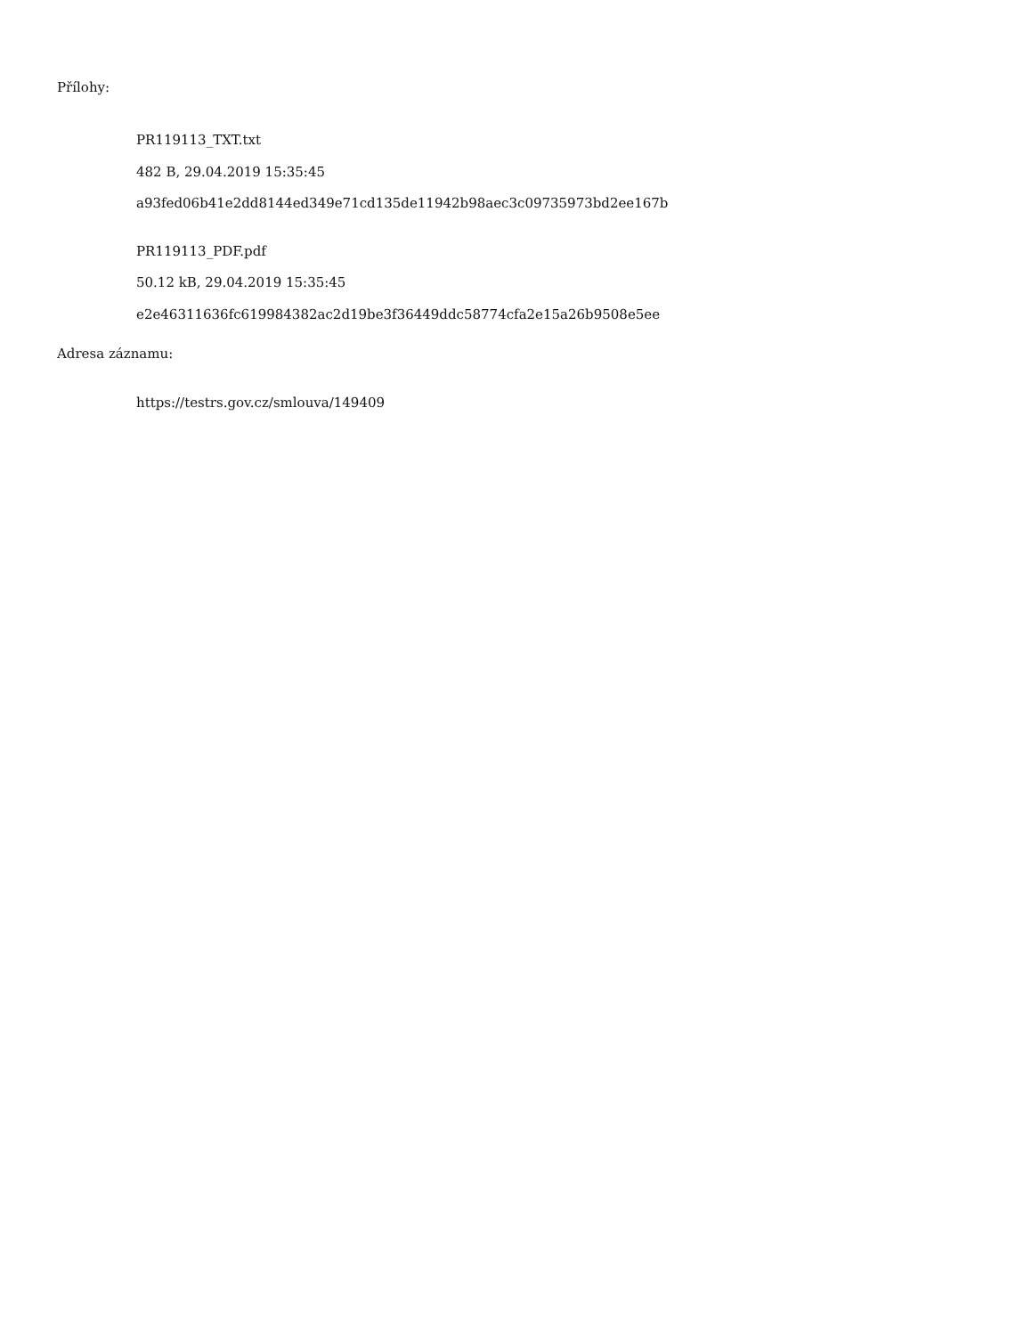Přílohy:
PR119113_TXT.txt
482 B, 29.04.2019 15:35:45
a93fed06b41e2dd8144ed349e71cd135de11942b98aec3c09735973bd2ee167b
PR119113_PDF.pdf
50.12 kB, 29.04.2019 15:35:45
e2e46311636fc619984382ac2d19be3f36449ddc58774cfa2e15a26b9508e5ee
Adresa záznamu:
https://testrs.gov.cz/smlouva/149409